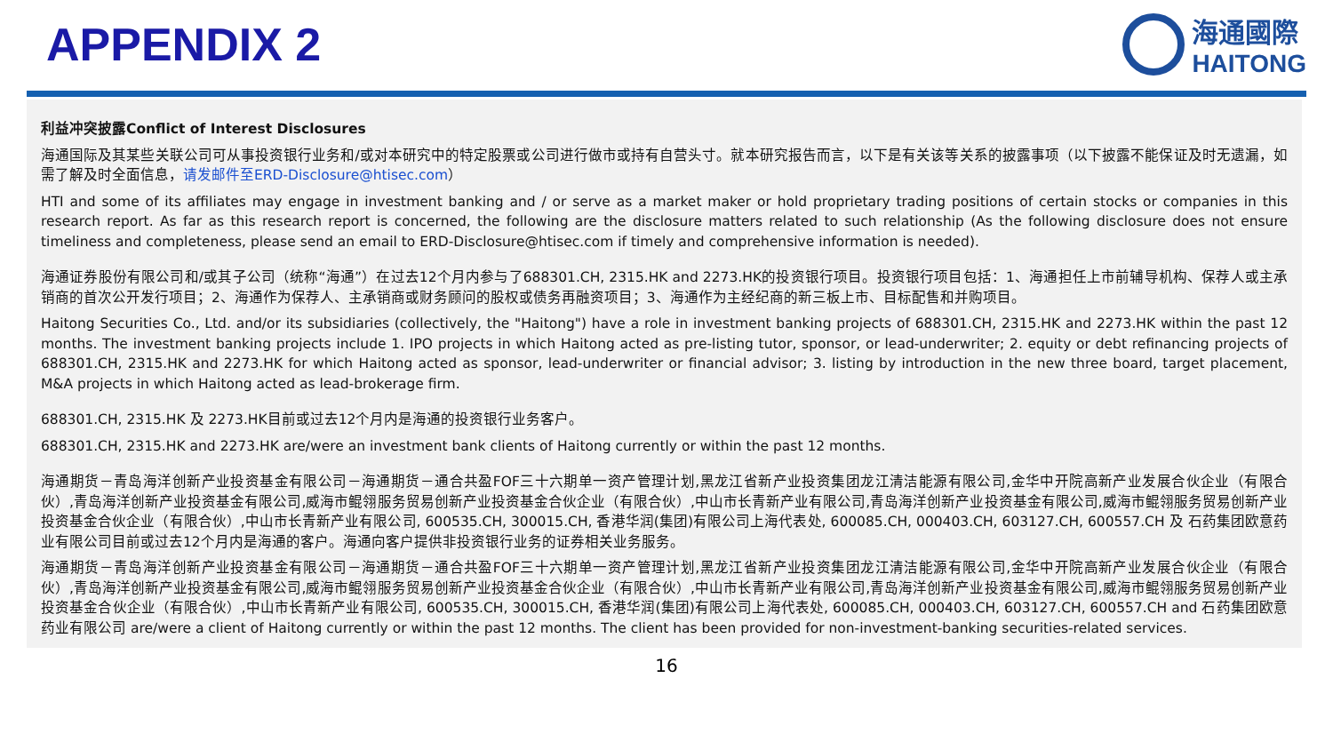APPENDIX 2
海通國際
HAITONG
利益冲突披露Conflict of Interest Disclosures
海通国际及其某些关联公司可从事投资银行业务和/或对本研究中的特定股票或公司进行做市或持有自营头寸。就本研究报告而言，以下是有关该等关系的披露事项（以下披露不能保证及时无遗漏，如需了解及时全面信息，请发邮件至ERD-Disclosure@htisec.com）
HTI and some of its affiliates may engage in investment banking and / or serve as a market maker or hold proprietary trading positions of certain stocks or companies in this research report. As far as this research report is concerned, the following are the disclosure matters related to such relationship (As the following disclosure does not ensure timeliness and completeness, please send an email to ERD-Disclosure@htisec.com if timely and comprehensive information is needed).
海通证券股份有限公司和/或其子公司（统称“海通”）在过去12个月内参与了688301.CH, 2315.HK and 2273.HK的投资银行项目。投资银行项目包括：1、海通担任上市前辅导机构、保荐人或主承销商的首次公开发行项目；2、海通作为保荐人、主承销商或财务顾问的股权或债务再融资项目；3、海通作为主经纪商的新三板上市、目标配售和并购项目。
Haitong Securities Co., Ltd. and/or its subsidiaries (collectively, the "Haitong") have a role in investment banking projects of 688301.CH, 2315.HK and 2273.HK within the past 12 months. The investment banking projects include 1. IPO projects in which Haitong acted as pre-listing tutor, sponsor, or lead-underwriter; 2. equity or debt refinancing projects of 688301.CH, 2315.HK and 2273.HK for which Haitong acted as sponsor, lead-underwriter or financial advisor; 3. listing by introduction in the new three board, target placement, M&A projects in which Haitong acted as lead-brokerage firm.
688301.CH, 2315.HK 及 2273.HK目前或过去12个月内是海通的投资银行业务客户。
688301.CH, 2315.HK and 2273.HK are/were an investment bank clients of Haitong currently or within the past 12 months.
海通期货－青岛海洋创新产业投资基金有限公司－海通期货－通合共盈FOF三十六期单一资产管理计划,黑龙江省新产业投资集团龙江清洁能源有限公司,金华中开院高新产业发展合伙企业（有限合伙）,青岛海洋创新产业投资基金有限公司,威海市鲲翎服务贸易创新产业投资基金合伙企业（有限合伙）,中山市长青新产业有限公司,青岛海洋创新产业投资基金有限公司,威海市鲲翎服务贸易创新产业投资基金合伙企业（有限合伙）,中山市长青新产业有限公司, 600535.CH, 300015.CH, 香港华润(集团)有限公司上海代表处, 600085.CH, 000403.CH, 603127.CH, 600557.CH 及 石药集团欧意药业有限公司目前或过去12个月内是海通的客户。海通向客户提供非投资银行业务的证券相关业务服务。
海通期货－青岛海洋创新产业投资基金有限公司－海通期货－通合共盈FOF三十六期单一资产管理计划,黑龙江省新产业投资集团龙江清洁能源有限公司,金华中开院高新产业发展合伙企业（有限合伙）,青岛海洋创新产业投资基金有限公司,威海市鲲翎服务贸易创新产业投资基金合伙企业（有限合伙）,中山市长青新产业有限公司,青岛海洋创新产业投资基金有限公司,威海市鲲翎服务贸易创新产业投资基金合伙企业（有限合伙）,中山市长青新产业有限公司, 600535.CH, 300015.CH, 香港华润(集团)有限公司上海代表处, 600085.CH, 000403.CH, 603127.CH, 600557.CH and 石药集团欧意药业有限公司 are/were a client of Haitong currently or within the past 12 months. The client has been provided for non-investment-banking securities-related services.
16